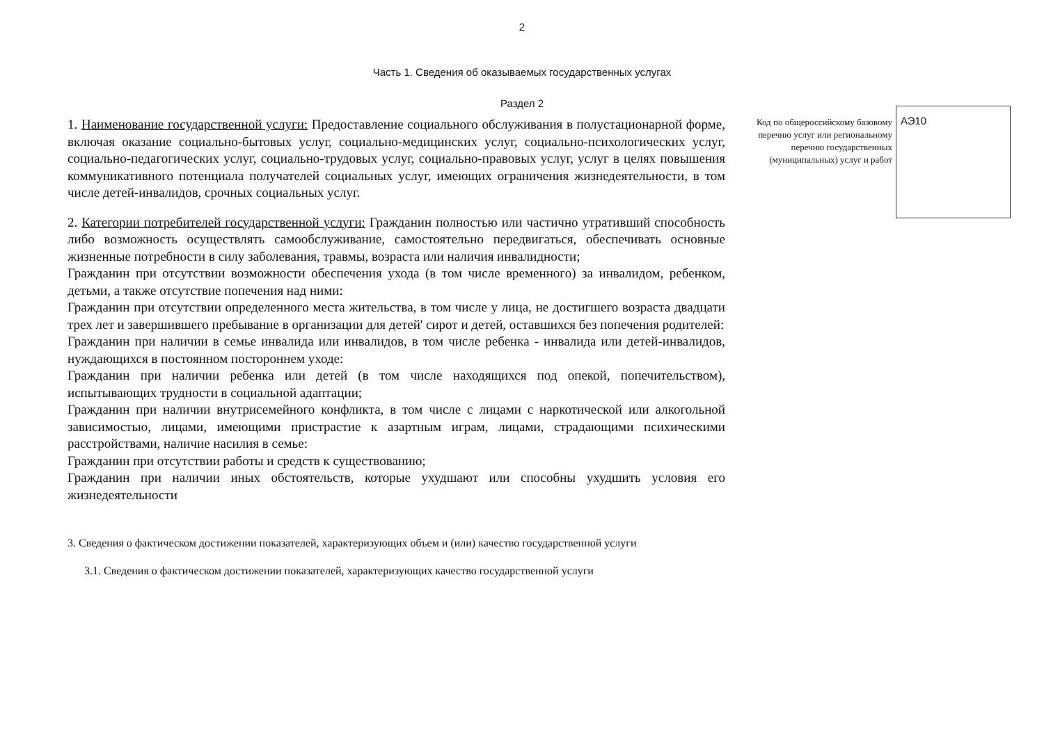2
Часть 1. Сведения об оказываемых государственных услугах
Раздел 2
1. Наименование государственной услуги: Предоставление социального обслуживания в полустационарной форме, включая оказание социально-бытовых услуг, социально-медицинских услуг, социально-психологических услуг, социально-педагогических услуг, социально-трудовых услуг, социально-правовых услуг, услуг в целях повышения коммуникативного потенциала получателей социальных услуг, имеющих ограничения жизнедеятельности, в том числе детей-инвалидов, срочных социальных услуг.
2. Категории потребителей государственной услуги: Гражданин полностью или частично утративший способность либо возможность осуществлять самообслуживание, самостоятельно передвигаться, обеспечивать основные жизненные потребности в силу заболевания, травмы, возраста или наличия инвалидности;
Гражданин при отсутствии возможности обеспечения ухода (в том числе временного) за инвалидом, ребенком, детьми, а также отсутствие попечения над ними:
Гражданин при отсутствии определенного места жительства, в том числе у лица, не достигшего возраста двадцати трех лет и завершившего пребывание в организации для детей' сирот и детей, оставшихся без попечения родителей:
Гражданин при наличии в семье инвалида или инвалидов, в том числе ребенка - инвалида или детей-инвалидов, нуждающихся в постоянном постороннем уходе:
Гражданин при наличии ребенка или детей (в том числе находящихся под опекой, попечительством), испытывающих трудности в социальной адаптации;
Гражданин при наличии внутрисемейного конфликта, в том числе с лицами с наркотической или алкогольной зависимостью, лицами, имеющими пристрастие к азартным играм, лицами, страдающими психическими расстройствами, наличие насилия в семье:
Гражданин при отсутствии работы и средств к существованию;
Гражданин при наличии иных обстоятельств, которые ухудшают или способны ухудшить условия его жизнедеятельности
Код по общероссийскому базовому перечню услуг или региональному перечню государственных (муниципальных) услуг и работ
АЭ10
3. Сведения о фактическом достижении показателей, характеризующих объем и (или) качество государственной услуги
3.1. Сведения о фактическом достижении показателей, характеризующих качество государственной услуги